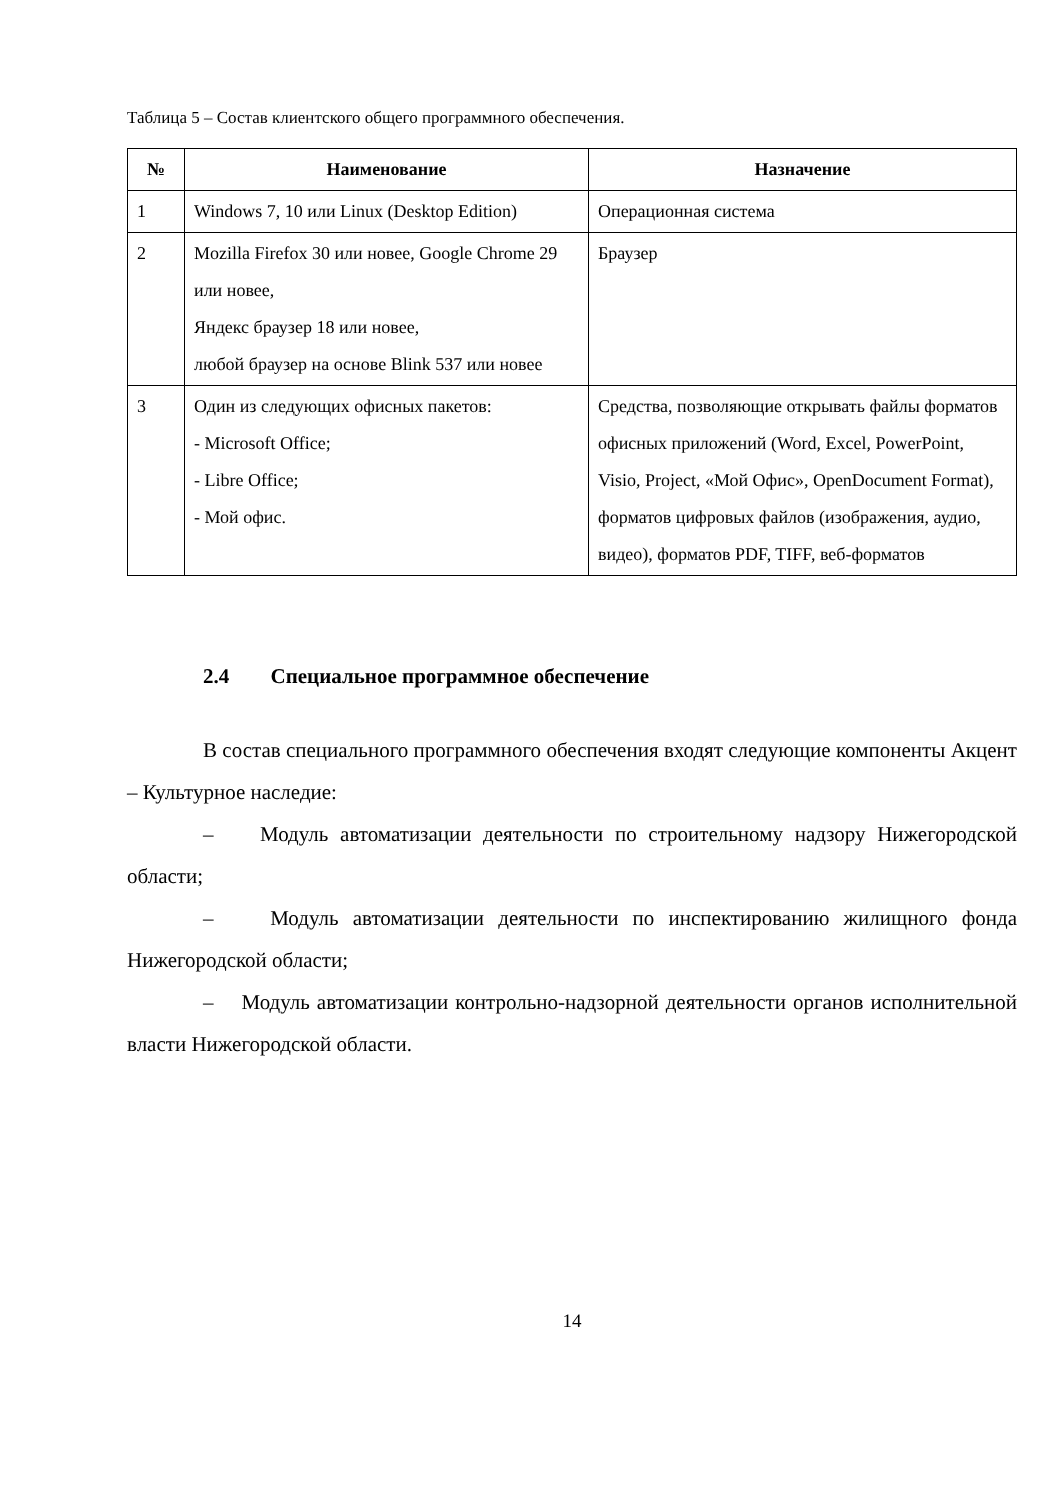Таблица 5 – Состав клиентского общего программного обеспечения.
| № | Наименование | Назначение |
| --- | --- | --- |
| 1 | Windows 7, 10 или Linux (Desktop Edition) | Операционная система |
| 2 | Mozilla Firefox 30 или новее, Google Chrome 29 или новее, Яндекс браузер 18 или новее, любой браузер на основе Blink 537 или новее | Браузер |
| 3 | Один из следующих офисных пакетов: - Microsoft Office; - Libre Office; - Мой офис. | Средства, позволяющие открывать файлы форматов офисных приложений (Word, Excel, PowerPoint, Visio, Project, «Мой Офис», OpenDocument Format), форматов цифровых файлов (изображения, аудио, видео), форматов PDF, TIFF, веб-форматов |
2.4 Специальное программное обеспечение
В состав специального программного обеспечения входят следующие компоненты Акцент – Культурное наследие:
– Модуль автоматизации деятельности по строительному надзору Нижегородской области;
– Модуль автоматизации деятельности по инспектированию жилищного фонда Нижегородской области;
– Модуль автоматизации контрольно-надзорной деятельности органов исполнительной власти Нижегородской области.
14